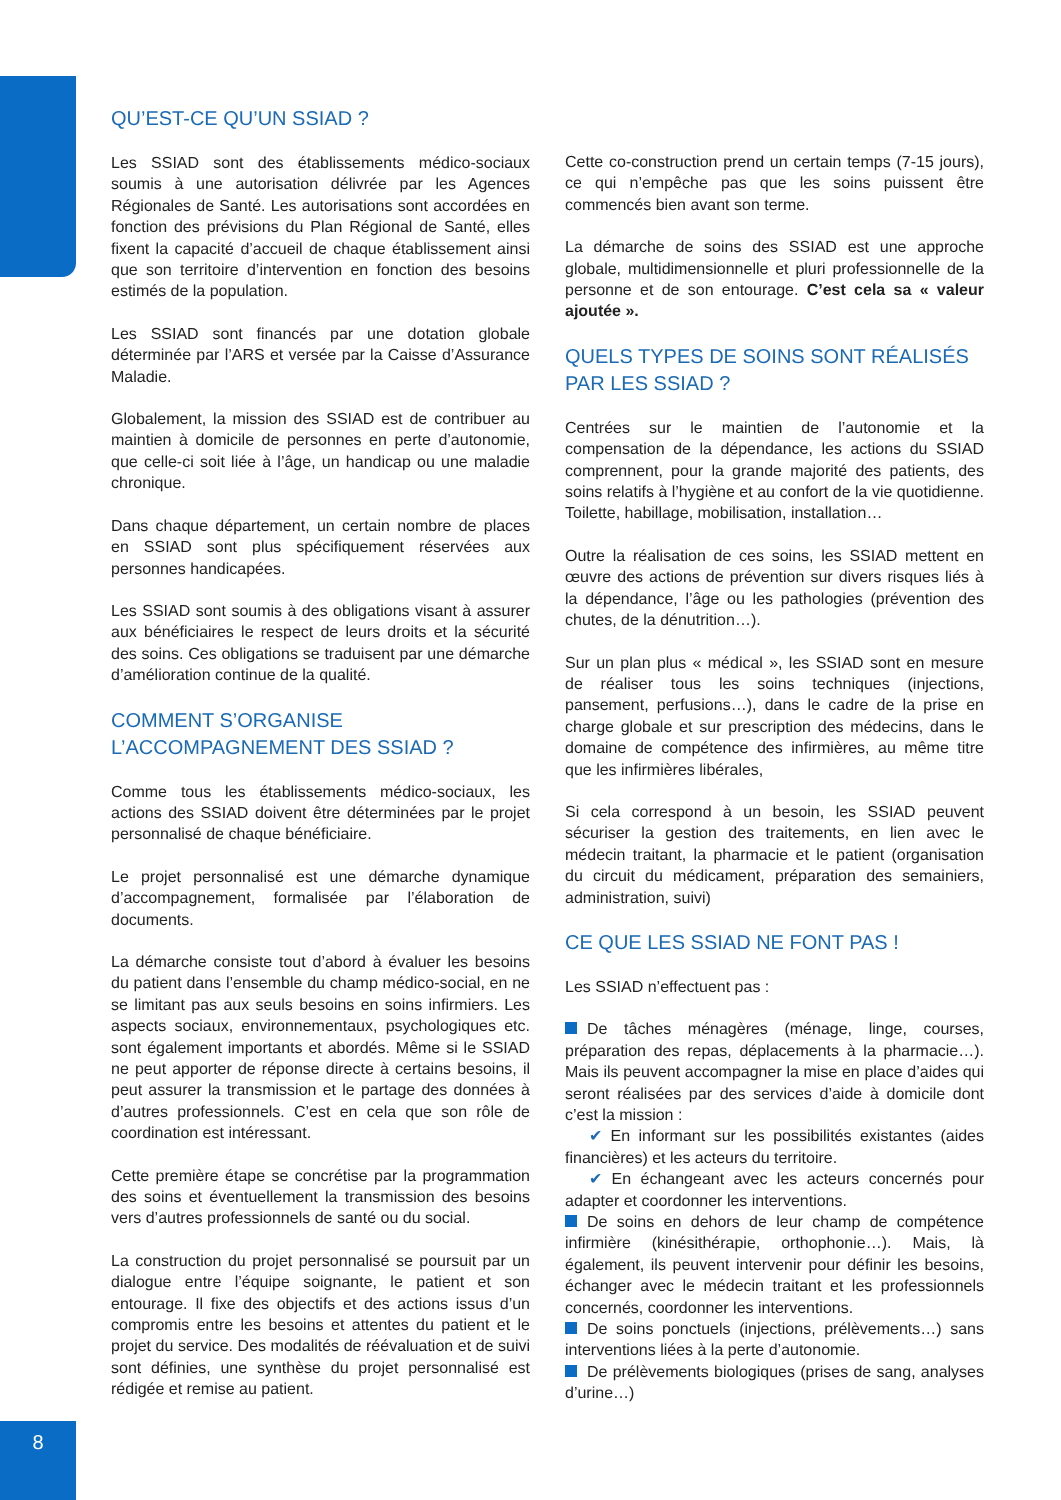QU’EST-CE QU’UN SSIAD ?
Les SSIAD sont des établissements médico-sociaux soumis à une autorisation délivrée par les Agences Régionales de Santé. Les autorisations sont accordées en fonction des prévisions du Plan Régional de Santé, elles fixent la capacité d’accueil de chaque établissement ainsi que son territoire d’intervention en fonction des besoins estimés de la population.
Les SSIAD sont financés par une dotation globale déterminée par l’ARS et versée par la Caisse d’Assurance Maladie.
Globalement, la mission des SSIAD est de contribuer au maintien à domicile de personnes en perte d’autonomie, que celle-ci soit liée à l’âge, un handicap ou une maladie chronique.
Dans chaque département, un certain nombre de places en SSIAD sont plus spécifiquement réservées aux personnes handicapées.
Les SSIAD sont soumis à des obligations visant à assurer aux bénéficiaires le respect de leurs droits et la sécurité des soins. Ces obligations se traduisent par une démarche d’amélioration continue de la qualité.
COMMENT S’ORGANISE L’ACCOMPAGNEMENT DES SSIAD ?
Comme tous les établissements médico-sociaux, les actions des SSIAD doivent être déterminées par le projet personnalisé de chaque bénéficiaire.
Le projet personnalisé est une démarche dynamique d’accompagnement, formalisée par l’élaboration de documents.
La démarche consiste tout d’abord à évaluer les besoins du patient dans l’ensemble du champ médico-social, en ne se limitant pas aux seuls besoins en soins infirmiers. Les aspects sociaux, environnementaux, psychologiques etc. sont également importants et abordés. Même si le SSIAD ne peut apporter de réponse directe à certains besoins, il peut assurer la transmission et le partage des données à d’autres professionnels. C’est en cela que son rôle de coordination est intéressant.
Cette première étape se concrétise par la programmation des soins et éventuellement la transmission des besoins vers d’autres professionnels de santé ou du social.
La construction du projet personnalisé se poursuit par un dialogue entre l’équipe soignante, le patient et son entourage. Il fixe des objectifs et des actions issus d’un compromis entre les besoins et attentes du patient et le projet du service. Des modalités de réévaluation et de suivi sont définies, une synthèse du projet personnalisé est rédigée et remise au patient.
Cette co-construction prend un certain temps (7-15 jours), ce qui n’empêche pas que les soins puissent être commencés bien avant son terme.
La démarche de soins des SSIAD est une approche globale, multidimensionnelle et pluri professionnelle de la personne et de son entourage. C’est cela sa « valeur ajoutée ».
QUELS TYPES DE SOINS SONT RÉALISÉS PAR LES SSIAD ?
Centrées sur le maintien de l’autonomie et la compensation de la dépendance, les actions du SSIAD comprennent, pour la grande majorité des patients, des soins relatifs à l’hygiène et au confort de la vie quotidienne. Toilette, habillage, mobilisation, installation…
Outre la réalisation de ces soins, les SSIAD mettent en œuvre des actions de prévention sur divers risques liés à la dépendance, l’âge ou les pathologies (prévention des chutes, de la dénutrition…).
Sur un plan plus « médical », les SSIAD sont en mesure de réaliser tous les soins techniques (injections, pansement, perfusions…), dans le cadre de la prise en charge globale et sur prescription des médecins, dans le domaine de compétence des infirmières, au même titre que les infirmières libérales,
Si cela correspond à un besoin, les SSIAD peuvent sécuriser la gestion des traitements, en lien avec le médecin traitant, la pharmacie et le patient (organisation du circuit du médicament, préparation des semainiers, administration, suivi)
CE QUE LES SSIAD NE FONT PAS !
Les SSIAD n’effectuent pas :
De tâches ménagères (ménage, linge, courses, préparation des repas, déplacements à la pharmacie…). Mais ils peuvent accompagner la mise en place d’aides qui seront réalisées par des services d’aide à domicile dont c’est la mission :
✔ En informant sur les possibilités existantes (aides financières) et les acteurs du territoire.
✔ En échangeant avec les acteurs concernés pour adapter et coordonner les interventions.
De soins en dehors de leur champ de compétence infirmière (kinésithérapie, orthophonie…). Mais, là également, ils peuvent intervenir pour définir les besoins, échanger avec le médecin traitant et les professionnels concernés, coordonner les interventions.
De soins ponctuels (injections, prélèvements…) sans interventions liées à la perte d’autonomie.
De prélèvements biologiques (prises de sang, analyses d’urine…)
8